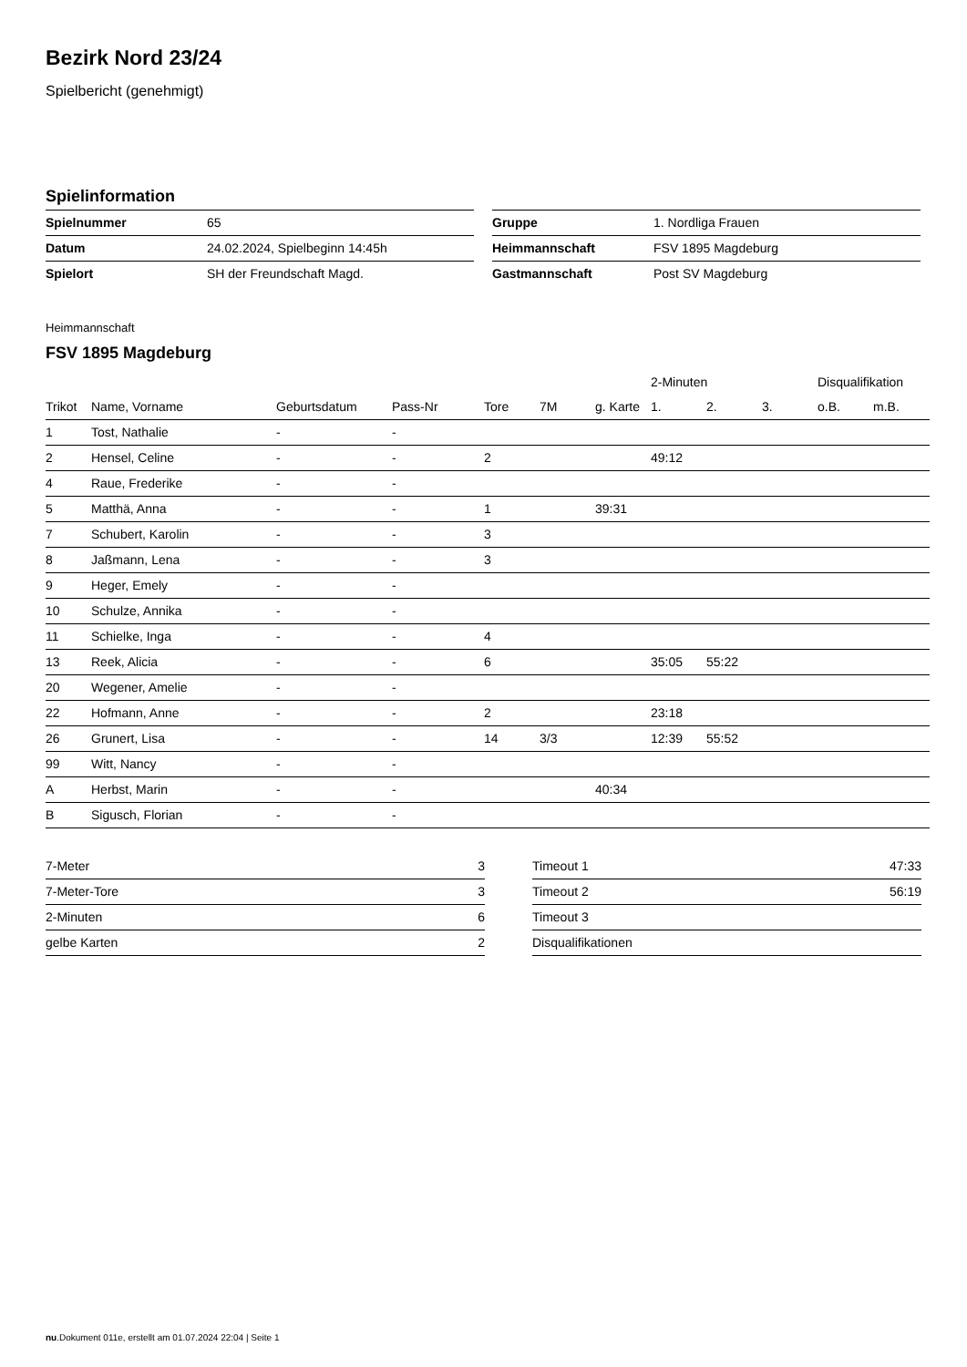Bezirk Nord 23/24
Spielbericht (genehmigt)
Spielinformation
| Spielnummer | 65 |
| Datum | 24.02.2024, Spielbeginn 14:45h |
| Spielort | SH der Freundschaft Magd. |
| Gruppe | 1. Nordliga Frauen |
| Heimmannschaft | FSV 1895 Magdeburg |
| Gastmannschaft | Post SV Magdeburg |
Heimmannschaft
FSV 1895 Magdeburg
| | | | | | | | 2-Minuten | | | Disqualifikation | |
| --- | --- | --- | --- | --- | --- | --- | --- | --- | --- | --- | --- |
| Trikot | Name, Vorname | Geburtsdatum | Pass-Nr | Tore | 7M | g. Karte | 1. | 2. | 3. | o.B. | m.B. |
| 1 | Tost, Nathalie | - | - | | | | | | | | |
| 2 | Hensel, Celine | - | - | 2 | | | 49:12 | | | | |
| 4 | Raue, Frederike | - | - | | | | | | | | |
| 5 | Matthä, Anna | - | - | 1 | | 39:31 | | | | | |
| 7 | Schubert, Karolin | - | - | 3 | | | | | | | |
| 8 | Jaßmann, Lena | - | - | 3 | | | | | | | |
| 9 | Heger, Emely | - | - | | | | | | | | |
| 10 | Schulze, Annika | - | - | | | | | | | | |
| 11 | Schielke, Inga | - | - | 4 | | | | | | | |
| 13 | Reek, Alicia | - | - | 6 | | | 35:05 | 55:22 | | | |
| 20 | Wegener, Amelie | - | - | | | | | | | | |
| 22 | Hofmann, Anne | - | - | 2 | | | 23:18 | | | | |
| 26 | Grunert, Lisa | - | - | 14 | 3/3 | | 12:39 | 55:52 | | | |
| 99 | Witt, Nancy | - | - | | | | | | | | |
| A | Herbst, Marin | - | - | | | 40:34 | | | | | |
| B | Sigusch, Florian | - | - | | | | | | | | |
| 7-Meter | 3 |
| 7-Meter-Tore | 3 |
| 2-Minuten | 6 |
| gelbe Karten | 2 |
| Timeout 1 | 47:33 |
| Timeout 2 | 56:19 |
| Timeout 3 | |
| Disqualifikationen | |
nu.Dokument 011e, erstellt am 01.07.2024 22:04 | Seite 1